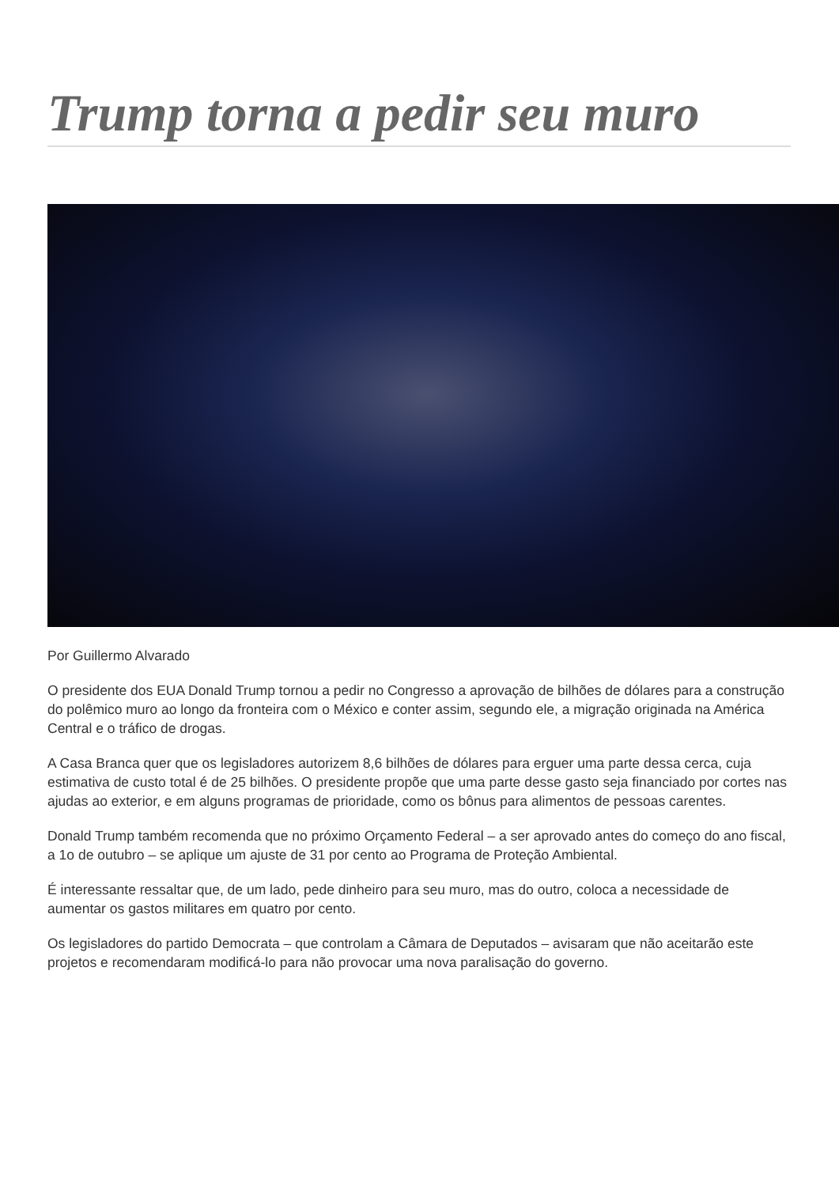Trump torna a pedir seu muro
Por Guillermo Alvarado
O presidente dos EUA Donald Trump tornou a pedir no Congresso a aprovação de bilhões de dólares para a construção do polêmico muro ao longo da fronteira com o México e conter assim, segundo ele, a migração originada na América Central e o tráfico de drogas.
A Casa Branca quer que os legisladores autorizem 8,6 bilhões de dólares para erguer uma parte dessa cerca, cuja estimativa de custo total é de 25 bilhões. O presidente propõe que uma parte desse gasto seja financiado por cortes nas ajudas ao exterior, e em alguns programas de prioridade, como os bônus para alimentos de pessoas carentes.
Donald Trump também recomenda que no próximo Orçamento Federal – a ser aprovado antes do começo do ano fiscal, a 1o de outubro – se aplique um ajuste de 31 por cento ao Programa de Proteção Ambiental.
É interessante ressaltar que, de um lado, pede dinheiro para seu muro, mas do outro, coloca a necessidade de aumentar os gastos militares em quatro por cento.
Os legisladores do partido Democrata – que controlam a Câmara de Deputados – avisaram que não aceitarão este projetos e recomendaram modificá-lo para não provocar uma nova paralisação do governo.